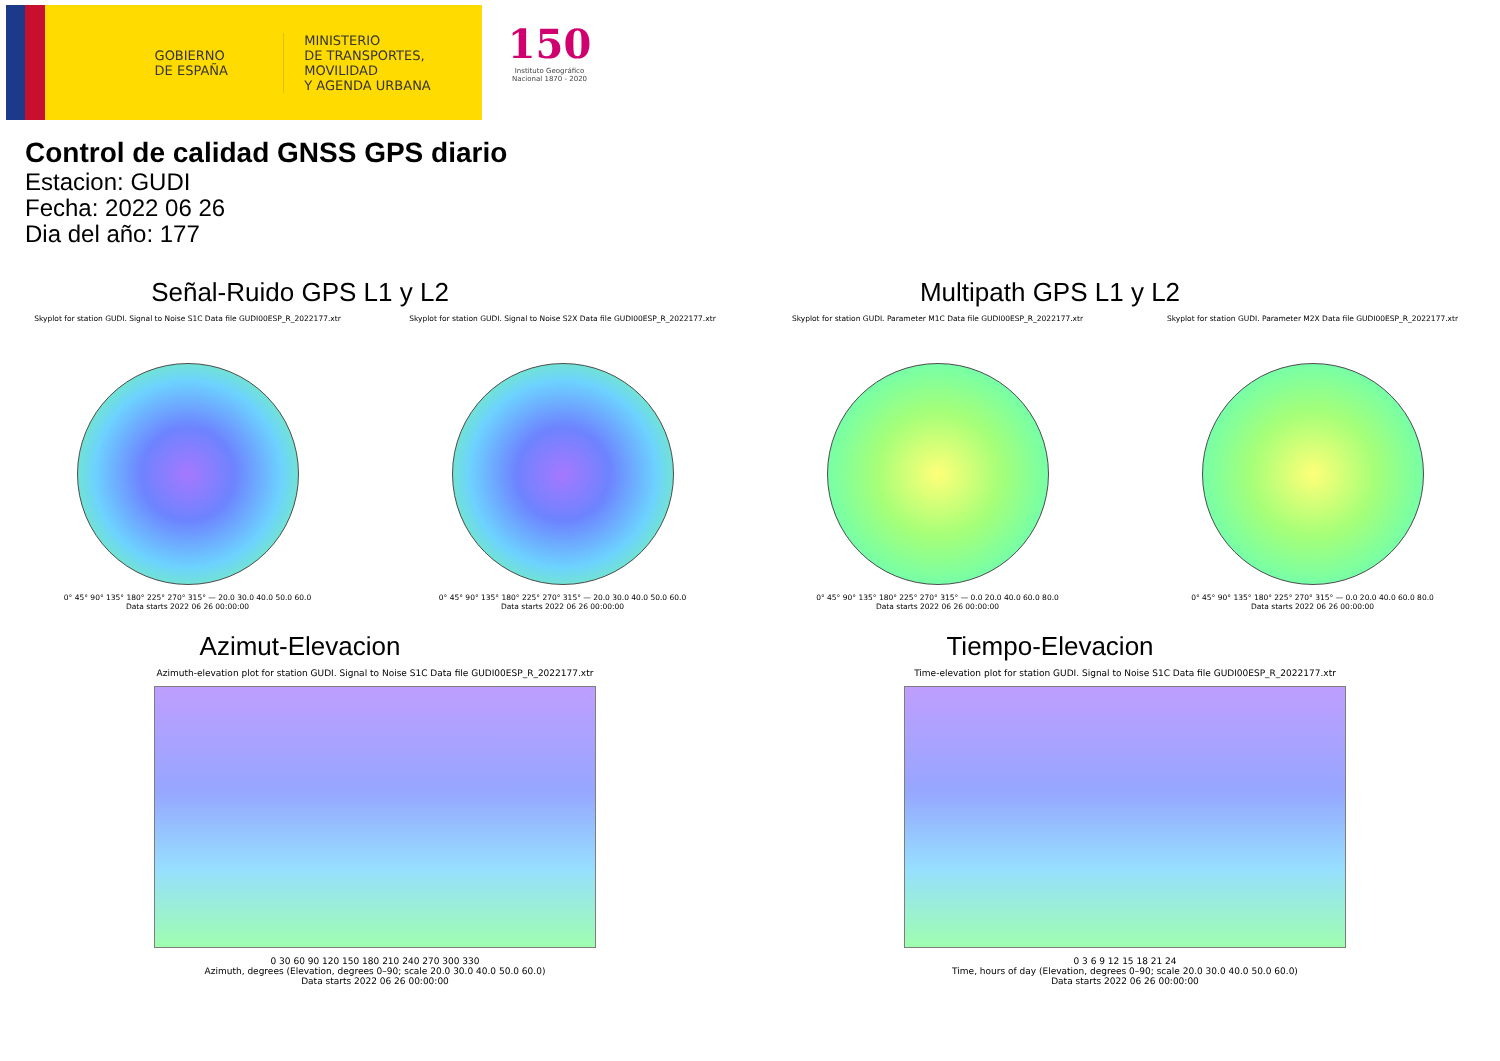GOBIERNO
DE ESPAÑA
MINISTERIO
DE TRANSPORTES, MOVILIDAD
Y AGENDA URBANA
150
Instituto Geográfico
Nacional 1870 - 2020
Control de calidad GNSS GPS diario
Estacion: GUDI
Fecha: 2022 06 26
Dia del año: 177
Señal-Ruido GPS L1 y L2
Skyplot for station GUDI. Signal to Noise S1C Data file GUDI00ESP_R_2022177.xtr
0° 45° 90° 135° 180° 225° 270° 315° — 20.0 30.0 40.0 50.0 60.0
Data starts 2022 06 26 00:00:00
Skyplot for station GUDI. Signal to Noise S2X Data file GUDI00ESP_R_2022177.xtr
0° 45° 90° 135° 180° 225° 270° 315° — 20.0 30.0 40.0 50.0 60.0
Data starts 2022 06 26 00:00:00
Multipath GPS L1 y L2
Skyplot for station GUDI. Parameter M1C Data file GUDI00ESP_R_2022177.xtr
0° 45° 90° 135° 180° 225° 270° 315° — 0.0 20.0 40.0 60.0 80.0
Data starts 2022 06 26 00:00:00
Skyplot for station GUDI. Parameter M2X Data file GUDI00ESP_R_2022177.xtr
0° 45° 90° 135° 180° 225° 270° 315° — 0.0 20.0 40.0 60.0 80.0
Data starts 2022 06 26 00:00:00
Azimut-Elevacion
Azimuth-elevation plot for station GUDI. Signal to Noise S1C Data file GUDI00ESP_R_2022177.xtr
0 30 60 90 120 150 180 210 240 270 300 330
Azimuth, degrees (Elevation, degrees 0–90; scale 20.0 30.0 40.0 50.0 60.0)
Data starts 2022 06 26 00:00:00
Tiempo-Elevacion
Time-elevation plot for station GUDI. Signal to Noise S1C Data file GUDI00ESP_R_2022177.xtr
0 3 6 9 12 15 18 21 24
Time, hours of day (Elevation, degrees 0–90; scale 20.0 30.0 40.0 50.0 60.0)
Data starts 2022 06 26 00:00:00